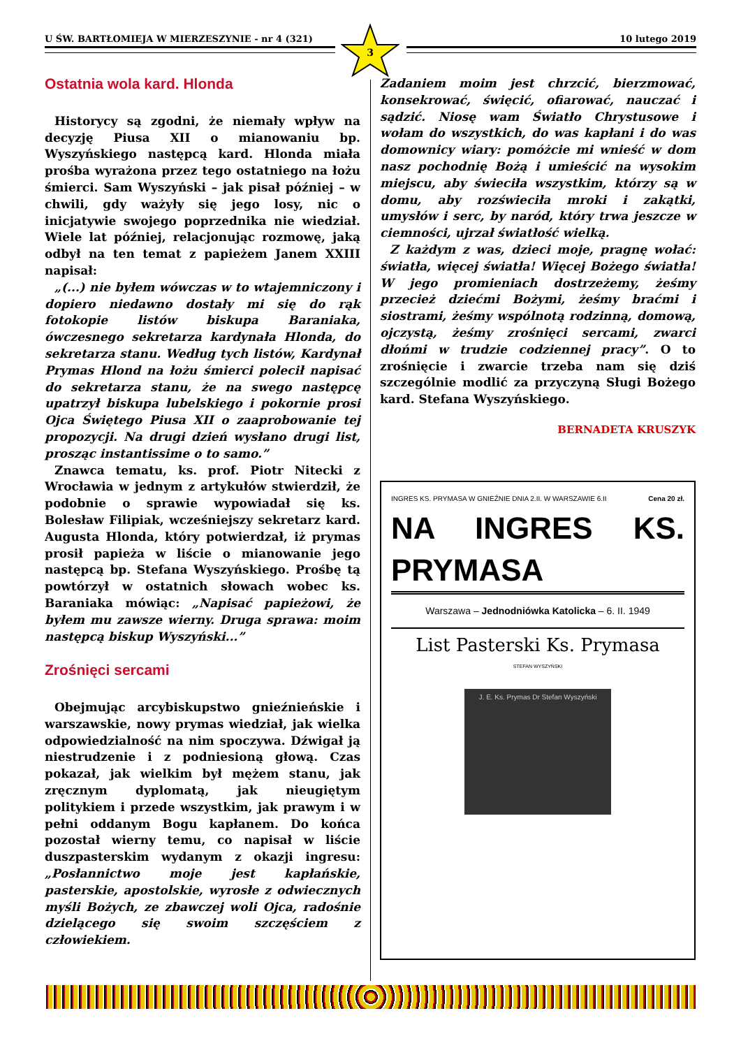U ŚW. BARTŁOMIEJA W MIERZESZYNIE - nr 4 (321) 10 lutego 2019
3
Ostatnia wola kard. Hlonda
Historycy są zgodni, że niemały wpływ na decyzję Piusa XII o mianowaniu bp. Wyszyńskiego następcą kard. Hlonda miała prośba wyrażona przez tego ostatniego na łożu śmierci. Sam Wyszyński – jak pisał później – w chwili, gdy ważyły się jego losy, nic o inicjatywie swojego poprzednika nie wiedział. Wiele lat później, relacjonując rozmowę, jaką odbył na ten temat z papieżem Janem XXIII napisał:
„(...) nie byłem wówczas w to wtajemniczony i dopiero niedawno dostały mi się do rąk fotokopie listów biskupa Baraniaka, ówczesnego sekretarza kardynała Hlonda, do sekretarza stanu. Według tych listów, Kardynał Prymas Hlond na łożu śmierci polecił napisać do sekretarza stanu, że na swego następcę upatrzył biskupa lubelskiego i pokornie prosi Ojca Świętego Piusa XII o zaaprobowanie tej propozycji. Na drugi dzień wysłano drugi list, prosząc instantissime o to samo.”
Znawca tematu, ks. prof. Piotr Nitecki z Wrocławia w jednym z artykułów stwierdził, że podobnie o sprawie wypowiadał się ks. Bolesław Filipiak, wcześniejszy sekretarz kard. Augusta Hlonda, który potwierdzał, iż prymas prosił papieża w liście o mianowanie jego następcą bp. Stefana Wyszyńskiego. Prośbę tą powtórzył w ostatnich słowach wobec ks. Baraniaka mówiąc: „Napisać papieżowi, że byłem mu zawsze wierny. Druga sprawa: moim następcą biskup Wyszyński...”
Zrośnięci sercami
Obejmując arcybiskupstwo gnieźnieńskie i warszawskie, nowy prymas wiedział, jak wielka odpowiedzialność na nim spoczywa. Dźwigał ją niestrudzenie i z podniesioną głową. Czas pokazał, jak wielkim był mężem stanu, jak zręcznym dyplomatą, jak nieugiętym politykiem i przede wszystkim, jak prawym i w pełni oddanym Bogu kapłanem. Do końca pozostał wierny temu, co napisał w liście duszpasterskim wydanym z okazji ingresu: „Posłannictwo moje jest kapłańskie, pasterskie, apostolskie, wyrosłe z odwiecznych myśli Bożych, ze zbawczej woli Ojca, radośnie dzielącego się swoim szczęściem z człowiekiem.
Zadaniem moim jest chrzcić, bierzmować, konsekrować, święcić, ofiarować, nauczać i sądzić. Niosę wam Światło Chrystusowe i wołam do wszystkich, do was kapłani i do was domownicy wiary: pomóżcie mi wnieść w dom nasz pochodnię Bożą i umieścić na wysokim miejscu, aby świeciła wszystkim, którzy są w domu, aby rozświeciła mroki i zakątki, umysłów i serc, by naród, który trwa jeszcze w ciemności, ujrzał światłość wielką.
Z każdym z was, dzieci moje, pragnę wołać: światła, więcej światła! Więcej Bożego światła! W jego promieniach dostrzeżemy, żeśmy przecież dziećmi Bożymi, żeśmy braćmi i siostrami, żeśmy wspólnotą rodzinną, domową, ojczystą, żeśmy zrośnięci sercami, zwarci dłońmi w trudzie codziennej pracy”. O to zrośnięcie i zwarcie trzeba nam się dziś szczególnie modlić za przyczyną Sługi Bożego kard. Stefana Wyszyńskiego.
BERNADETA KRUSZYK
INGRES KS. PRYMASA W GNIEŹNIE DNIA 2.II. W WARSZAWIE 6.II Cena 20 zł.
NA INGRES KS. PRYMASA
Warszawa – Jednodniówka Katolicka – 6. II. 1949
List Pasterski Ks. Prymasa
STEFAN WYSZYŃSKI
J. E. Ks. Prymas Dr Stefan Wyszyński